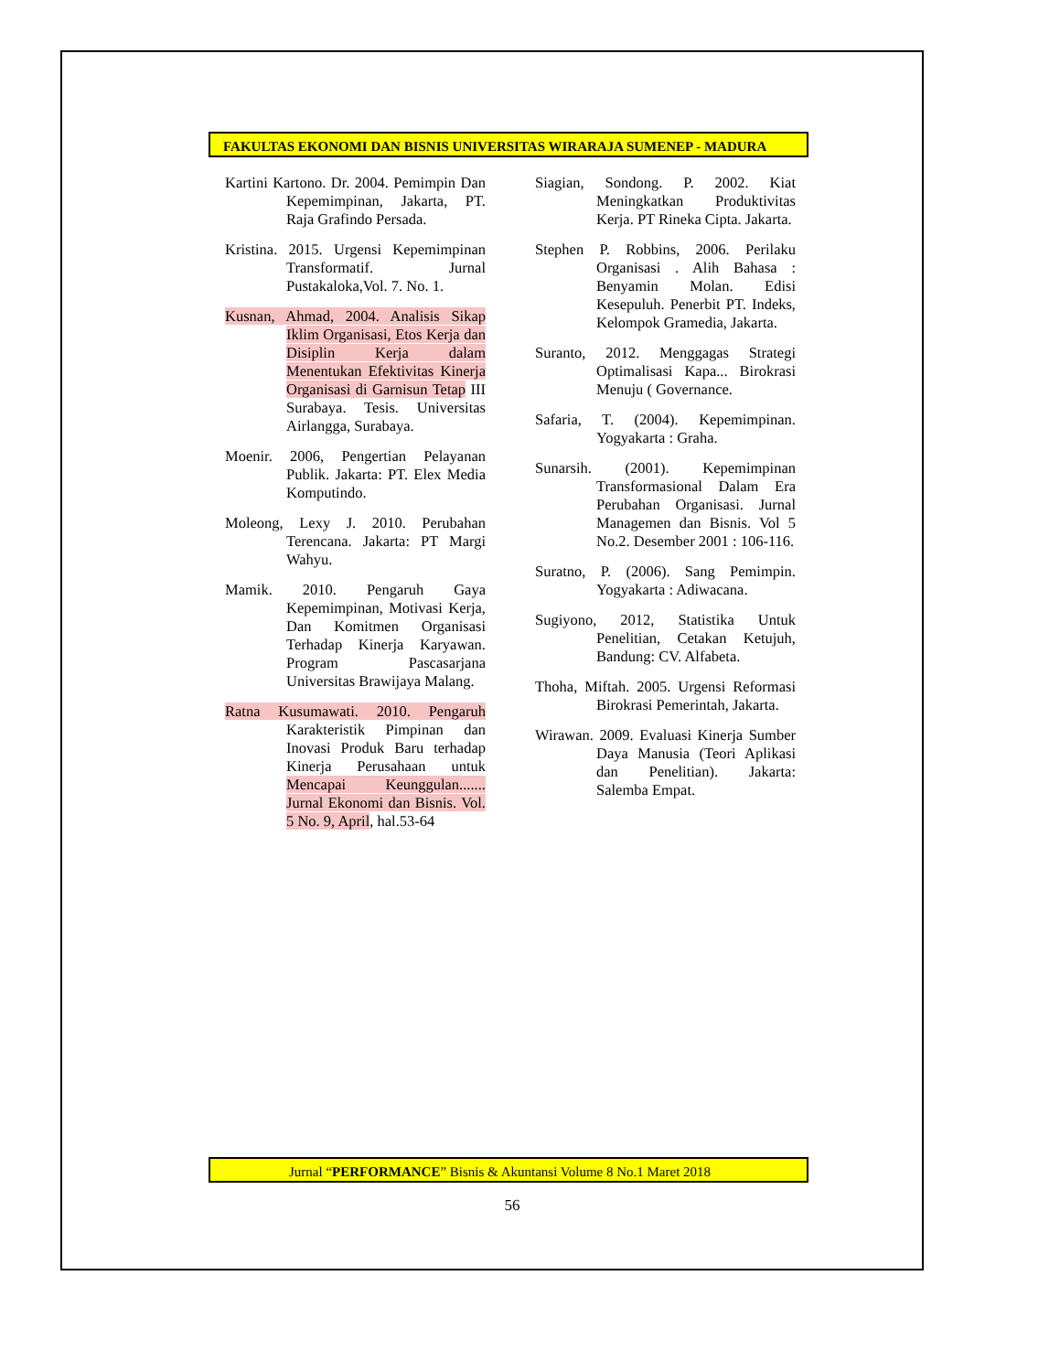FAKULTAS EKONOMI DAN BISNIS UNIVERSITAS WIRARAJA SUMENEP - MADURA
Kartini Kartono. Dr. 2004. Pemimpin Dan Kepemimpinan, Jakarta, PT. Raja Grafindo Persada.
Kristina. 2015. Urgensi Kepemimpinan Transformatif. Jurnal Pustakaloka,Vol. 7. No. 1.
Kusnan, Ahmad, 2004. Analisis Sikap Iklim Organisasi, Etos Kerja dan Disiplin Kerja dalam Menentukan Efektivitas Kinerja Organisasi di Garnisun Tetap III Surabaya. Tesis. Universitas Airlangga, Surabaya.
Moenir. 2006, Pengertian Pelayanan Publik. Jakarta: PT. Elex Media Komputindo.
Moleong, Lexy J. 2010. Perubahan Terencana. Jakarta: PT Margi Wahyu.
Mamik. 2010. Pengaruh Gaya Kepemimpinan, Motivasi Kerja, Dan Komitmen Organisasi Terhadap Kinerja Karyawan. Program Pascasarjana Universitas Brawijaya Malang.
Ratna Kusumawati. 2010. Pengaruh Karakteristik Pimpinan dan Inovasi Produk Baru terhadap Kinerja Perusahaan untuk Mencapai Keunggulan....... Jurnal Ekonomi dan Bisnis. Vol. 5 No. 9, April, hal.53-64
Siagian, Sondong. P. 2002. Kiat Meningkatkan Produktivitas Kerja. PT Rineka Cipta. Jakarta.
Stephen P. Robbins, 2006. Perilaku Organisasi . Alih Bahasa : Benyamin Molan. Edisi Kesepuluh. Penerbit PT. Indeks, Kelompok Gramedia, Jakarta.
Suranto, 2012. Menggagas Strategi Optimalisasi Kapa... Birokrasi Menuju ( Governance.
Safaria, T. (2004). Kepemimpinan. Yogyakarta : Graha.
Sunarsih. (2001). Kepemimpinan Transformasional Dalam Era Perubahan Organisasi. Jurnal Managemen dan Bisnis. Vol 5 No.2. Desember 2001 : 106-116.
Suratno, P. (2006). Sang Pemimpin. Yogyakarta : Adiwacana.
Sugiyono, 2012, Statistika Untuk Penelitian, Cetakan Ketujuh, Bandung: CV. Alfabeta.
Thoha, Miftah. 2005. Urgensi Reformasi Birokrasi Pemerintah, Jakarta.
Wirawan. 2009. Evaluasi Kinerja Sumber Daya Manusia (Teori Aplikasi dan Penelitian). Jakarta: Salemba Empat.
Jurnal “PERFORMANCE” Bisnis & Akuntansi Volume 8 No.1 Maret 2018
56